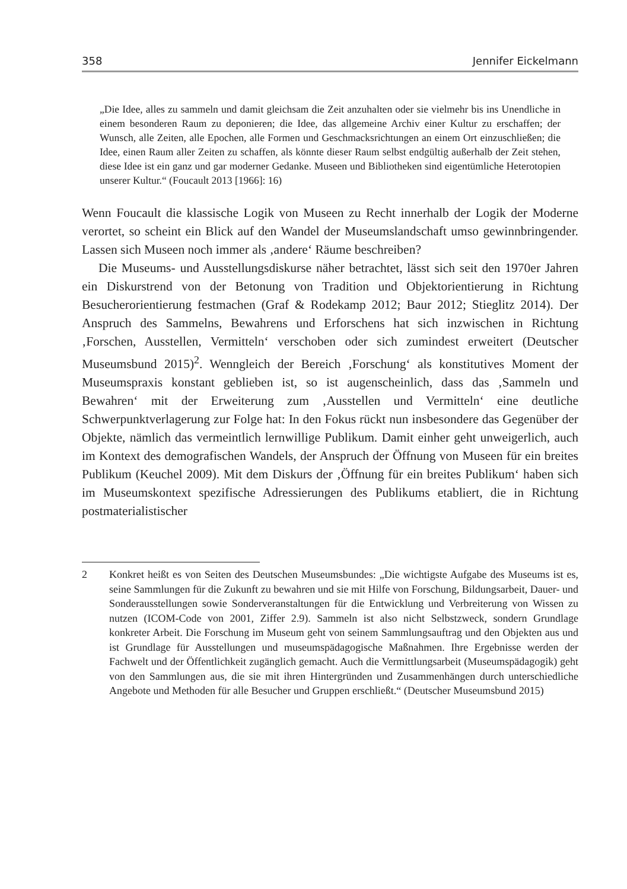358 Jennifer Eickelmann
„Die Idee, alles zu sammeln und damit gleichsam die Zeit anzuhalten oder sie vielmehr bis ins Unendliche in einem besonderen Raum zu deponieren; die Idee, das allgemeine Archiv einer Kultur zu erschaffen; der Wunsch, alle Zeiten, alle Epochen, alle Formen und Geschmacksrichtungen an einem Ort einzuschließen; die Idee, einen Raum aller Zeiten zu schaffen, als könnte dieser Raum selbst endgültig außerhalb der Zeit stehen, diese Idee ist ein ganz und gar moderner Gedanke. Museen und Bibliotheken sind eigentümliche Heterotopien unserer Kultur.“ (Foucault 2013 [1966]: 16)
Wenn Foucault die klassische Logik von Museen zu Recht innerhalb der Logik der Moderne verortet, so scheint ein Blick auf den Wandel der Museumslandschaft umso gewinnbringender. Lassen sich Museen noch immer als ‚andere‘ Räume beschreiben?
Die Museums- und Ausstellungsdiskurse näher betrachtet, lässt sich seit den 1970er Jahren ein Diskurstrend von der Betonung von Tradition und Objektorientierung in Richtung Besucherorientierung festmachen (Graf & Rodekamp 2012; Baur 2012; Stieglitz 2014). Der Anspruch des Sammelns, Bewahrens und Erforschens hat sich inzwischen in Richtung ‚Forschen, Ausstellen, Vermitteln‘ verschoben oder sich zumindest erweitert (Deutscher Museumsbund 2015)<sup>2</sup>. Wenngleich der Bereich ‚Forschung‘ als konstitutives Moment der Museumspraxis konstant geblieben ist, so ist augenscheinlich, dass das ‚Sammeln und Bewahren‘ mit der Erweiterung zum ‚Ausstellen und Vermitteln‘ eine deutliche Schwerpunktverlagerung zur Folge hat: In den Fokus rückt nun insbesondere das Gegenüber der Objekte, nämlich das vermeintlich lernwillige Publikum. Damit einher geht unweigerlich, auch im Kontext des demografischen Wandels, der Anspruch der Öffnung von Museen für ein breites Publikum (Keuchel 2009). Mit dem Diskurs der ‚Öffnung für ein breites Publikum‘ haben sich im Museumskontext spezifische Adressierungen des Publikums etabliert, die in Richtung postmaterialistischer
2 Konkret heißt es von Seiten des Deutschen Museumsbundes: „Die wichtigste Aufgabe des Museums ist es, seine Sammlungen für die Zukunft zu bewahren und sie mit Hilfe von Forschung, Bildungsarbeit, Dauer- und Sonderausstellungen sowie Sonderveranstaltungen für die Entwicklung und Verbreiterung von Wissen zu nutzen (ICOM-Code von 2001, Ziffer 2.9). Sammeln ist also nicht Selbstzweck, sondern Grundlage konkreter Arbeit. Die Forschung im Museum geht von seinem Sammlungsauftrag und den Objekten aus und ist Grundlage für Ausstellungen und museumspädagogische Maßnahmen. Ihre Ergebnisse werden der Fachwelt und der Öffentlichkeit zugänglich gemacht. Auch die Vermittlungsarbeit (Museumspädagogik) geht von den Sammlungen aus, die sie mit ihren Hintergründen und Zusammenhängen durch unterschiedliche Angebote und Methoden für alle Besucher und Gruppen erschließt.“ (Deutscher Museumsbund 2015)